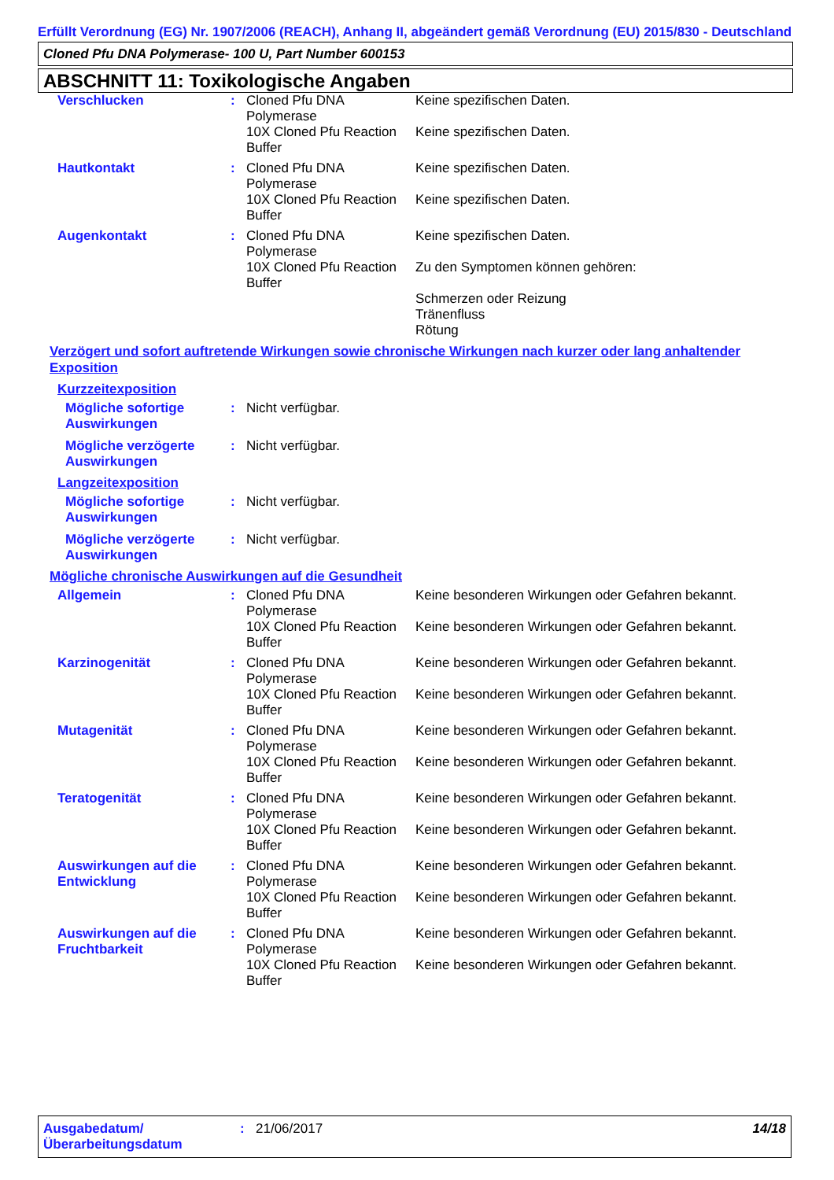Erfüllt Verordnung (EG) Nr. 1907/2006 (REACH), Anhang II, abgeändert gemäß Verordnung (EU) 2015/830 - Deutschland
Cloned Pfu DNA Polymerase- 100 U, Part Number 600153
ABSCHNITT 11: Toxikologische Angaben
| Verschlucken | : | Cloned Pfu DNA Polymerase | Keine spezifischen Daten. |
| | | 10X Cloned Pfu Reaction Buffer | Keine spezifischen Daten. |
| Hautkontakt | : | Cloned Pfu DNA Polymerase | Keine spezifischen Daten. |
| | | 10X Cloned Pfu Reaction Buffer | Keine spezifischen Daten. |
| Augenkontakt | : | Cloned Pfu DNA Polymerase | Keine spezifischen Daten. |
| | | 10X Cloned Pfu Reaction Buffer | Zu den Symptomen können gehören: Schmerzen oder Reizung Tränenfluss Rötung |
Verzögert und sofort auftretende Wirkungen sowie chronische Wirkungen nach kurzer oder lang anhaltender Exposition
Kurzzeitexposition
| Mögliche sofortige Auswirkungen | : | Nicht verfügbar. |
| Mögliche verzögerte Auswirkungen | : | Nicht verfügbar. |
Langzeitexposition
| Mögliche sofortige Auswirkungen | : | Nicht verfügbar. |
| Mögliche verzögerte Auswirkungen | : | Nicht verfügbar. |
Mögliche chronische Auswirkungen auf die Gesundheit
| Allgemein | : | Cloned Pfu DNA Polymerase | Keine besonderen Wirkungen oder Gefahren bekannt. |
| | | 10X Cloned Pfu Reaction Buffer | Keine besonderen Wirkungen oder Gefahren bekannt. |
| Karzinogenität | : | Cloned Pfu DNA Polymerase | Keine besonderen Wirkungen oder Gefahren bekannt. |
| | | 10X Cloned Pfu Reaction Buffer | Keine besonderen Wirkungen oder Gefahren bekannt. |
| Mutagenität | : | Cloned Pfu DNA Polymerase | Keine besonderen Wirkungen oder Gefahren bekannt. |
| | | 10X Cloned Pfu Reaction Buffer | Keine besonderen Wirkungen oder Gefahren bekannt. |
| Teratogenität | : | Cloned Pfu DNA Polymerase | Keine besonderen Wirkungen oder Gefahren bekannt. |
| | | 10X Cloned Pfu Reaction Buffer | Keine besonderen Wirkungen oder Gefahren bekannt. |
| Auswirkungen auf die Entwicklung | : | Cloned Pfu DNA Polymerase | Keine besonderen Wirkungen oder Gefahren bekannt. |
| | | 10X Cloned Pfu Reaction Buffer | Keine besonderen Wirkungen oder Gefahren bekannt. |
| Auswirkungen auf die Fruchtbarkeit | : | Cloned Pfu DNA Polymerase | Keine besonderen Wirkungen oder Gefahren bekannt. |
| | | 10X Cloned Pfu Reaction Buffer | Keine besonderen Wirkungen oder Gefahren bekannt. |
Ausgabedatum/ Überarbeitungsdatum
: 21/06/2017 14/18